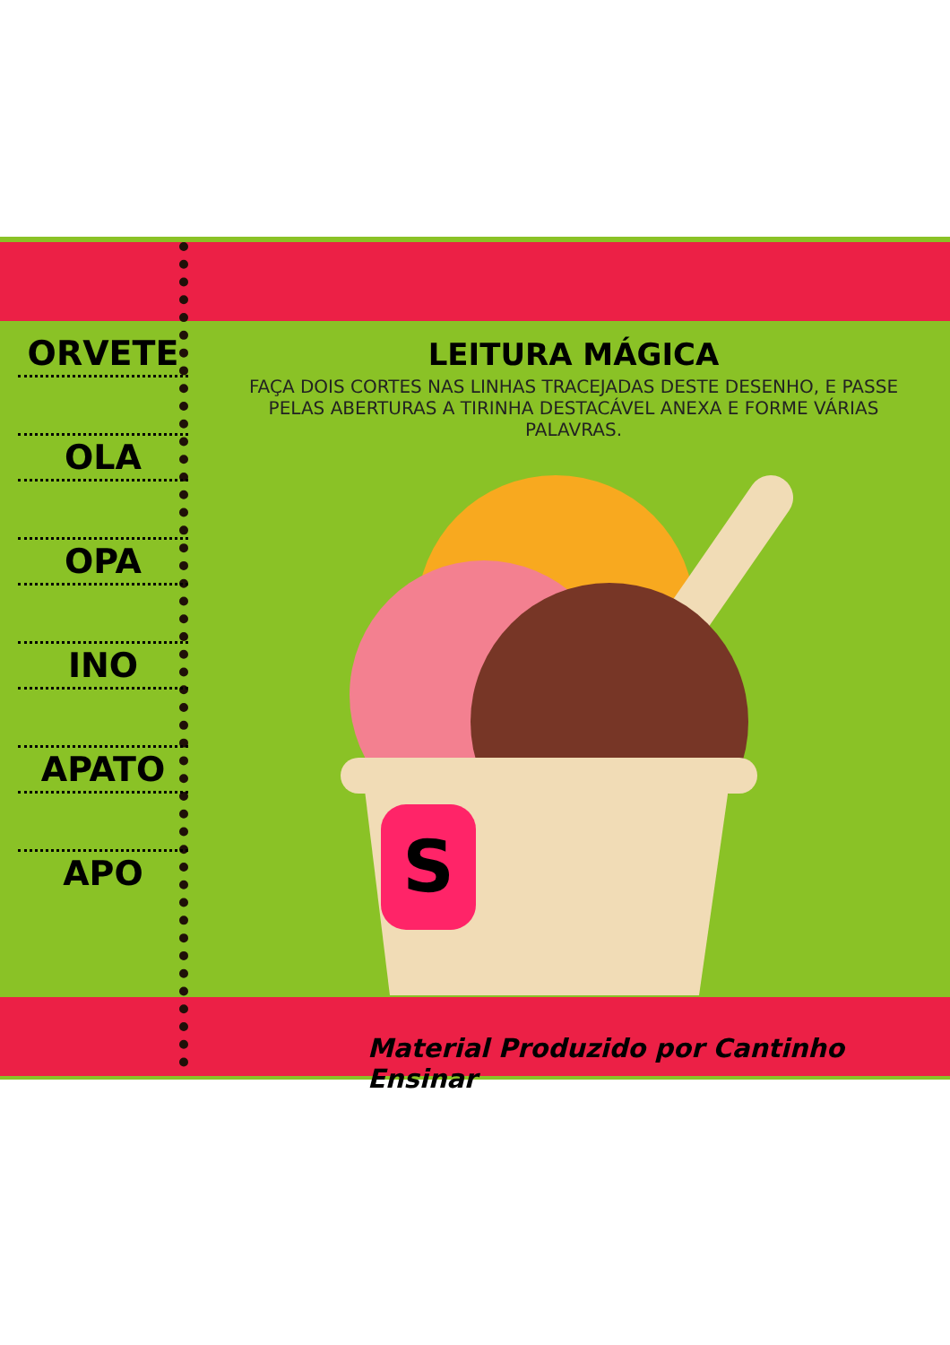S
ORVETE
OLA
OPA
INO
APATO
APO
LEITURA MÁGICA
FAÇA DOIS CORTES NAS LINHAS TRACEJADAS DESTE DESENHO, E PASSE PELAS ABERTURAS A TIRINHA DESTACÁVEL ANEXA E FORME VÁRIAS PALAVRAS.
Material Produzido por Cantinho Ensinar